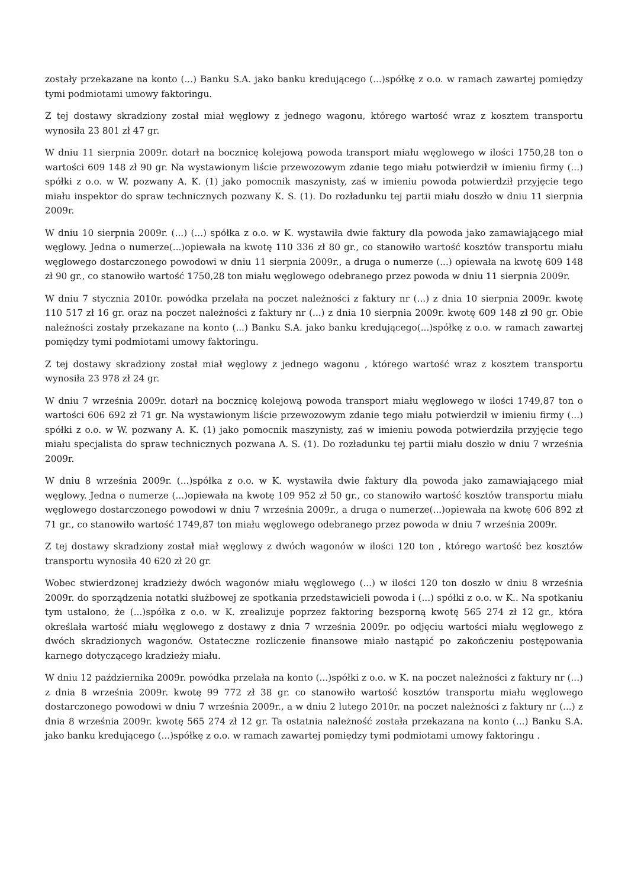zostały przekazane na konto (...) Banku S.A. jako banku kredującego (...)spółkę z o.o. w ramach zawartej pomiędzy tymi podmiotami umowy faktoringu.
Z tej dostawy skradziony został miał węglowy z jednego wagonu, którego wartość wraz z kosztem transportu wynosiła 23 801 zł 47 gr.
W dniu 11 sierpnia 2009r. dotarł na bocznicę kolejową powoda transport miału węglowego w ilości 1750,28 ton o wartości 609 148 zł 90 gr. Na wystawionym liście przewozowym zdanie tego miału potwierdził w imieniu firmy (...) spółki z o.o. w W. pozwany A. K. (1) jako pomocnik maszynisty, zaś w imieniu powoda potwierdził przyjęcie tego miału inspektor do spraw technicznych pozwany K. S. (1). Do rozładunku tej partii miału doszło w dniu 11 sierpnia 2009r.
W dniu 10 sierpnia 2009r. (...) (...) spółka z o.o. w K. wystawiła dwie faktury dla powoda jako zamawiającego miał węglowy. Jedna o numerze(...)opiewała na kwotę 110 336 zł 80 gr., co stanowiło wartość kosztów transportu miału węglowego dostarczonego powodowi w dniu 11 sierpnia 2009r., a druga o numerze (...) opiewała na kwotę 609 148 zł 90 gr., co stanowiło wartość 1750,28 ton miału węglowego odebranego przez powoda w dniu 11 sierpnia 2009r.
W dniu 7 stycznia 2010r. powódka przelała na poczet należności z faktury nr (...) z dnia 10 sierpnia 2009r. kwotę 110 517 zł 16 gr. oraz na poczet należności z faktury nr (...) z dnia 10 sierpnia 2009r. kwotę 609 148 zł 90 gr. Obie należności zostały przekazane na konto (...) Banku S.A. jako banku kredującego(...)spółkę z o.o. w ramach zawartej pomiędzy tymi podmiotami umowy faktoringu.
Z tej dostawy skradziony został miał węglowy z jednego wagonu , którego wartość wraz z kosztem transportu wynosiła 23 978 zł 24 gr.
W dniu 7 września 2009r. dotarł na bocznicę kolejową powoda transport miału węglowego w ilości 1749,87 ton o wartości 606 692 zł 71 gr. Na wystawionym liście przewozowym zdanie tego miału potwierdził w imieniu firmy (...) spółki z o.o. w W. pozwany A. K. (1) jako pomocnik maszynisty, zaś w imieniu powoda potwierdziła przyjęcie tego miału specjalista do spraw technicznych pozwana A. S. (1). Do rozładunku tej partii miału doszło w dniu 7 września 2009r.
W dniu 8 września 2009r. (...)spółka z o.o. w K. wystawiła dwie faktury dla powoda jako zamawiającego miał węglowy. Jedna o numerze (...)opiewała na kwotę 109 952 zł 50 gr., co stanowiło wartość kosztów transportu miału węglowego dostarczonego powodowi w dniu 7 września 2009r., a druga o numerze(...)opiewała na kwotę 606 892 zł 71 gr., co stanowiło wartość 1749,87 ton miału węglowego odebranego przez powoda w dniu 7 września 2009r.
Z tej dostawy skradziony został miał węglowy z dwóch wagonów w ilości 120 ton , którego wartość bez kosztów transportu wynosiła 40 620 zł 20 gr.
Wobec stwierdzonej kradzieży dwóch wagonów miału węglowego (...) w ilości 120 ton doszło w dniu 8 września 2009r. do sporządzenia notatki służbowej ze spotkania przedstawicieli powoda i (...) spółki z o.o. w K.. Na spotkaniu tym ustalono, że (...)spółka z o.o. w K. zrealizuje poprzez faktoring bezsporną kwotę 565 274 zł 12 gr., która określała wartość miału węglowego z dostawy z dnia 7 września 2009r. po odjęciu wartości miału węglowego z dwóch skradzionych wagonów. Ostateczne rozliczenie finansowe miało nastąpić po zakończeniu postępowania karnego dotyczącego kradzieży miału.
W dniu 12 października 2009r. powódka przelała na konto (...)spółki z o.o. w K. na poczet należności z faktury nr (...) z dnia 8 września 2009r. kwotę 99 772 zł 38 gr. co stanowiło wartość kosztów transportu miału węglowego dostarczonego powodowi w dniu 7 września 2009r., a w dniu 2 lutego 2010r. na poczet należności z faktury nr (...) z dnia 8 września 2009r. kwotę 565 274 zł 12 gr. Ta ostatnia należność została przekazana na konto (...) Banku S.A. jako banku kredującego (...)spółkę z o.o. w ramach zawartej pomiędzy tymi podmiotami umowy faktoringu .